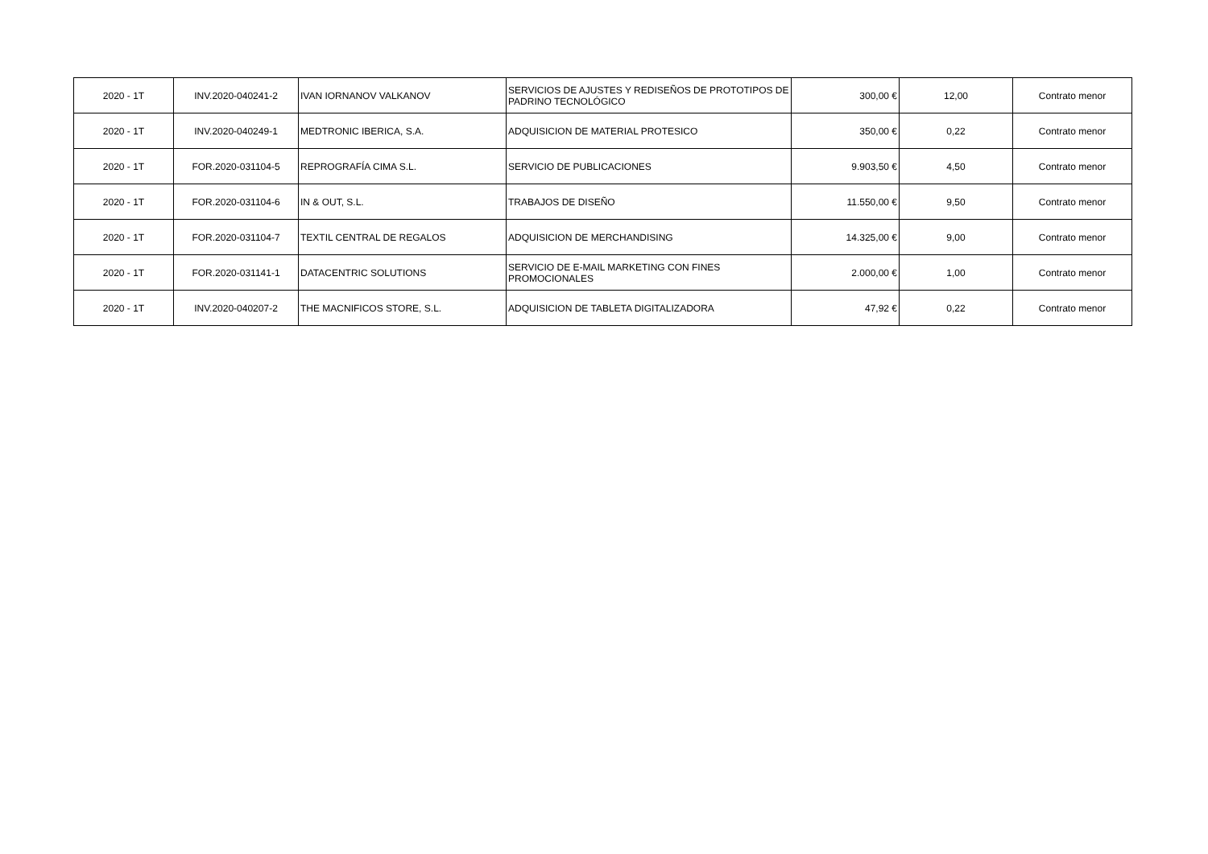| 2020 - 1T | INV.2020-040241-2 | IVAN IORNANOV VALKANOV | SERVICIOS DE AJUSTES Y REDISEÑOS DE PROTOTIPOS DE PADRINO TECNOLÓGICO | 300,00 € | 12,00 | Contrato menor |
| 2020 - 1T | INV.2020-040249-1 | MEDTRONIC IBERICA, S.A. | ADQUISICION DE MATERIAL PROTESICO | 350,00 € | 0,22 | Contrato menor |
| 2020 - 1T | FOR.2020-031104-5 | REPROGRAFÍA CIMA S.L. | SERVICIO DE PUBLICACIONES | 9.903,50 € | 4,50 | Contrato menor |
| 2020 - 1T | FOR.2020-031104-6 | IN & OUT, S.L. | TRABAJOS DE DISEÑO | 11.550,00 € | 9,50 | Contrato menor |
| 2020 - 1T | FOR.2020-031104-7 | TEXTIL CENTRAL DE REGALOS | ADQUISICION DE MERCHANDISING | 14.325,00 € | 9,00 | Contrato menor |
| 2020 - 1T | FOR.2020-031141-1 | DATACENTRIC SOLUTIONS | SERVICIO DE E-MAIL MARKETING CON FINES PROMOCIONALES | 2.000,00 € | 1,00 | Contrato menor |
| 2020 - 1T | INV.2020-040207-2 | THE MACNIFICOS STORE, S.L. | ADQUISICION DE TABLETA DIGITALIZADORA | 47,92 € | 0,22 | Contrato menor |